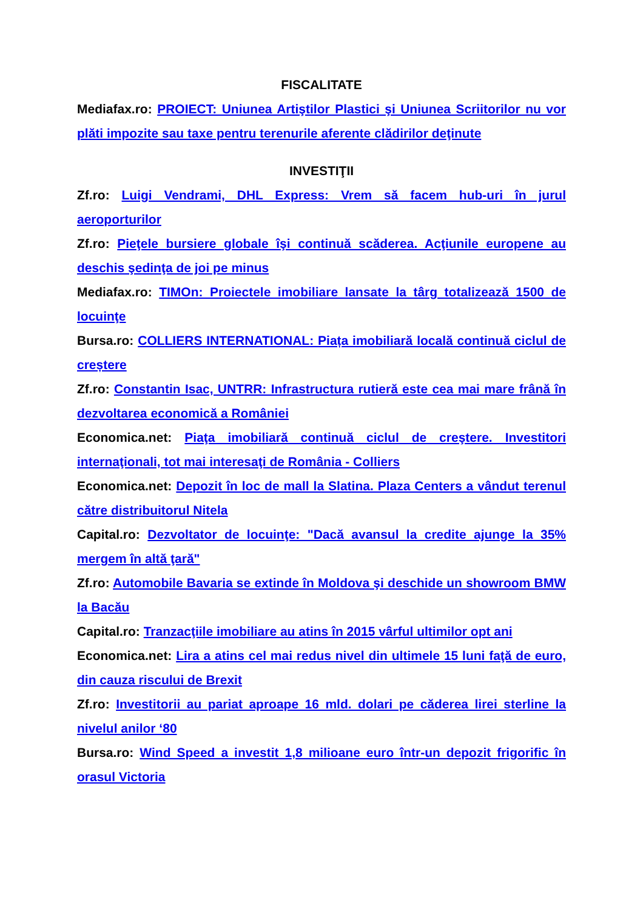FISCALITATE
Mediafax.ro: PROIECT: Uniunea Artiştilor Plastici şi Uniunea Scriitorilor nu vor plăti impozite sau taxe pentru terenurile aferente clădirilor deţinute
INVESTIŢII
Zf.ro: Luigi Vendrami, DHL Express: Vrem să facem hub-uri în jurul aeroporturilor
Zf.ro: Pieţele bursiere globale îşi continuă scăderea. Acţiunile europene au deschis şedinţa de joi pe minus
Mediafax.ro: TIMOn: Proiectele imobiliare lansate la târg totalizează 1500 de locuinţe
Bursa.ro: COLLIERS INTERNATIONAL: Piața imobiliară locală continuă ciclul de creștere
Zf.ro: Constantin Isac, UNTRR: Infrastructura rutieră este cea mai mare frână în dezvoltarea economică a României
Economica.net: Piaţa imobiliară continuă ciclul de creştere. Investitori internaţionali, tot mai interesaţi de România - Colliers
Economica.net: Depozit în loc de mall la Slatina. Plaza Centers a vândut terenul către distribuitorul Nitela
Capital.ro: Dezvoltator de locuinţe: "Dacă avansul la credite ajunge la 35% mergem în altă ţară"
Zf.ro: Automobile Bavaria se extinde în Moldova şi deschide un showroom BMW la Bacău
Capital.ro: Tranzacţiile imobiliare au atins în 2015 vârful ultimilor opt ani
Economica.net: Lira a atins cel mai redus nivel din ultimele 15 luni faţă de euro, din cauza riscului de Brexit
Zf.ro: Investitorii au pariat aproape 16 mld. dolari pe căderea lirei sterline la nivelul anilor ‘80
Bursa.ro: Wind Speed a investit 1,8 milioane euro într-un depozit frigorific în orasul Victoria